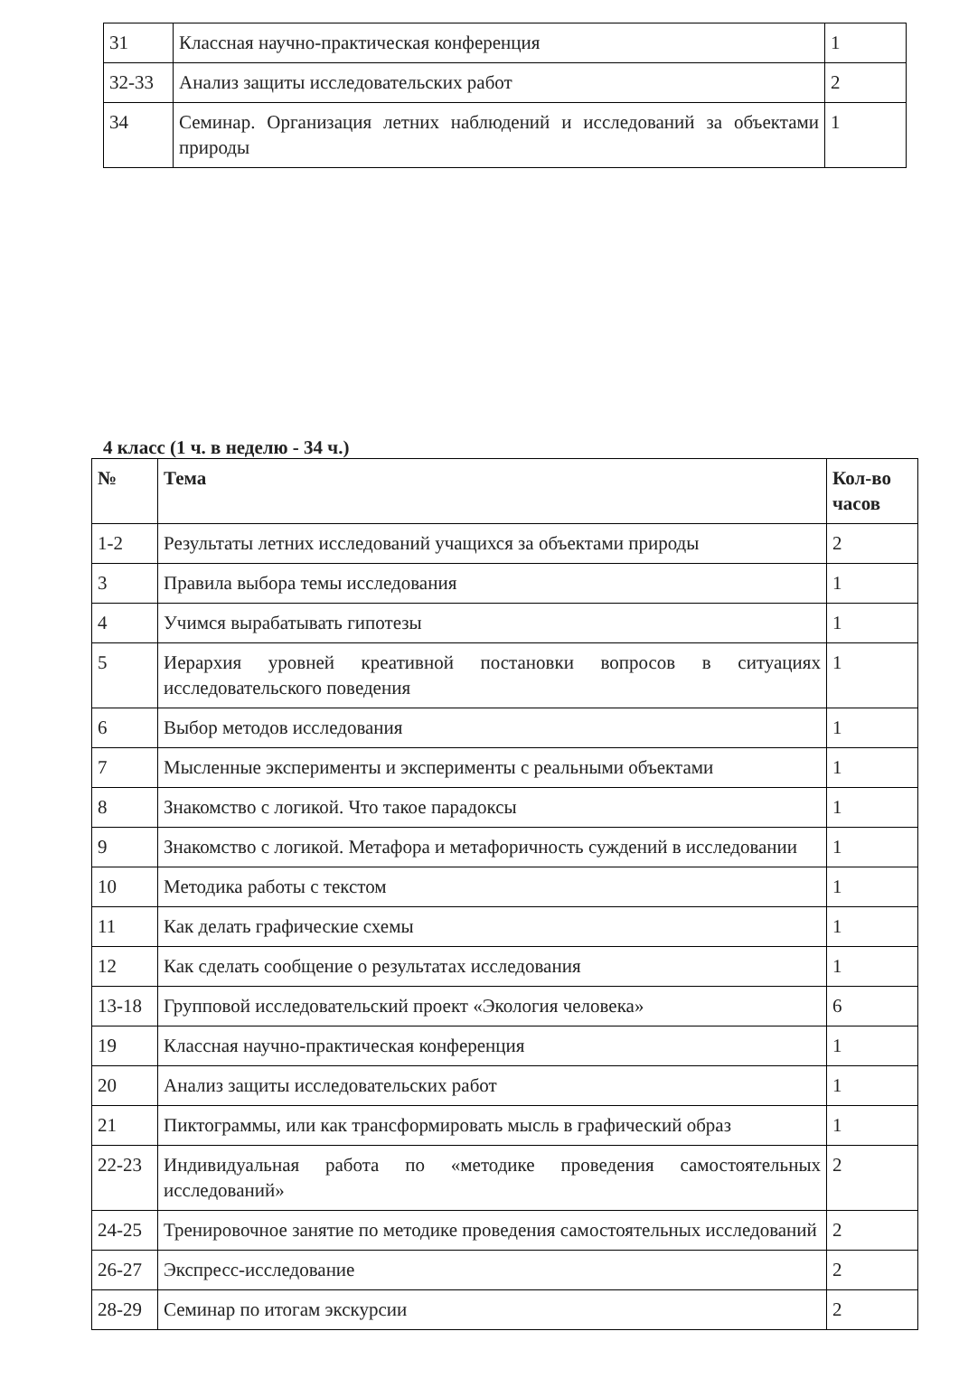| 31 | Классная научно-практическая конференция | 1 |
| 32-33 | Анализ защиты исследовательских работ | 2 |
| 34 | Семинар. Организация летних наблюдений и исследований за объектами природы | 1 |
4 класс (1 ч. в неделю - 34 ч.)
| № | Тема | Кол-во часов |
| --- | --- | --- |
| 1-2 | Результаты летних исследований учащихся за объектами природы | 2 |
| 3 | Правила выбора темы исследования | 1 |
| 4 | Учимся вырабатывать гипотезы | 1 |
| 5 | Иерархия уровней креативной постановки вопросов в ситуациях исследовательского поведения | 1 |
| 6 | Выбор методов исследования | 1 |
| 7 | Мысленные эксперименты и эксперименты с реальными объектами | 1 |
| 8 | Знакомство с логикой. Что такое парадоксы | 1 |
| 9 | Знакомство с логикой. Метафора и метафоричность суждений в исследовании | 1 |
| 10 | Методика работы с текстом | 1 |
| 11 | Как делать графические схемы | 1 |
| 12 | Как сделать сообщение о результатах исследования | 1 |
| 13-18 | Групповой исследовательский проект «Экология человека» | 6 |
| 19 | Классная научно-практическая конференция | 1 |
| 20 | Анализ защиты исследовательских работ | 1 |
| 21 | Пиктограммы, или как трансформировать мысль в графический образ | 1 |
| 22-23 | Индивидуальная работа по «методике проведения самостоятельных исследований» | 2 |
| 24-25 | Тренировочное занятие по методике проведения самостоятельных исследований | 2 |
| 26-27 | Экспресс-исследование | 2 |
| 28-29 | Семинар по итогам экскурсии | 2 |